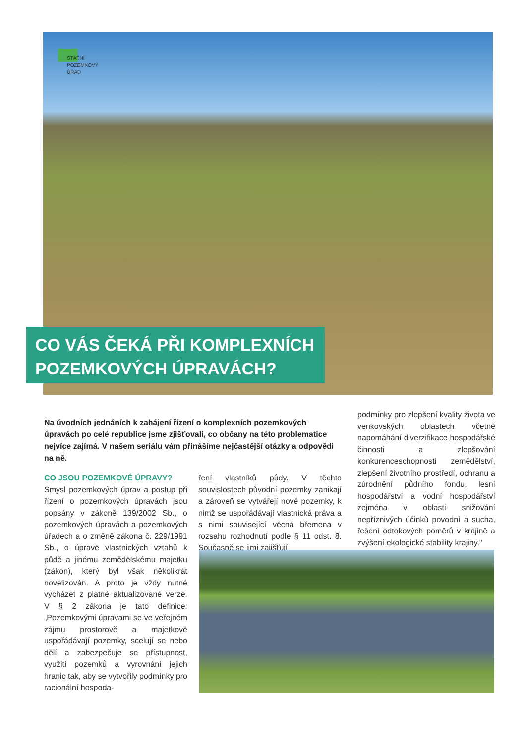STÁTNÍ
POZEMKOVÝ
ÚŘAD
CO VÁS ČEKÁ PŘI KOMPLEXNÍCH POZEMKOVÝCH ÚPRAVÁCH?
Na úvodních jednáních k zahájení řízení o komplexních pozemkových úpravách po celé republice jsme zjišťovali, co občany na této problematice nejvíce zajímá. V našem seriálu vám přinášíme nejčastější otázky a odpovědi na ně.
CO JSOU POZEMKOVÉ ÚPRAVY?
Smysl pozemkových úprav a postup při řízení o pozemkových úpravách jsou popsány v zákoně 139/2002 Sb., o pozemkových úpravách a pozemkových úřadech a o změně zákona č. 229/1991 Sb., o úpravě vlastnických vztahů k půdě a jinému zemědělskému majetku (zákon), který byl však několikrát novelizován. A proto je vždy nutné vycházet z platné aktualizované verze. V § 2 zákona je tato definice: „Pozemkovými úpravami se ve veřejném zájmu prostorově a majetkově uspořádávají pozemky, scelují se nebo dělí a zabezpečuje se přístupnost, využití pozemků a vyrovnání jejich hranic tak, aby se vytvořily podmínky pro racionální hospoda-
ření vlastníků půdy. V těchto souvislostech původní pozemky zanikají a zároveň se vytvářejí nové pozemky, k nimž se uspořádávají vlastnická práva a s nimi související věcná břemena v rozsahu rozhodnutí podle § 11 odst. 8. Současně se jimi zajišťují
podmínky pro zlepšení kvality života ve venkovských oblastech včetně napomáhání diverzifikace hospodářské činnosti a zlepšování konkurenceschopnosti zemědělství, zlepšení životního prostředí, ochranu a zúrodnění půdního fondu, lesní hospodářství a vodní hospodářství zejména v oblasti snižování nepříznivých účinků povodní a sucha, řešení odtokových poměrů v krajině a zvýšení ekologické stability krajiny."